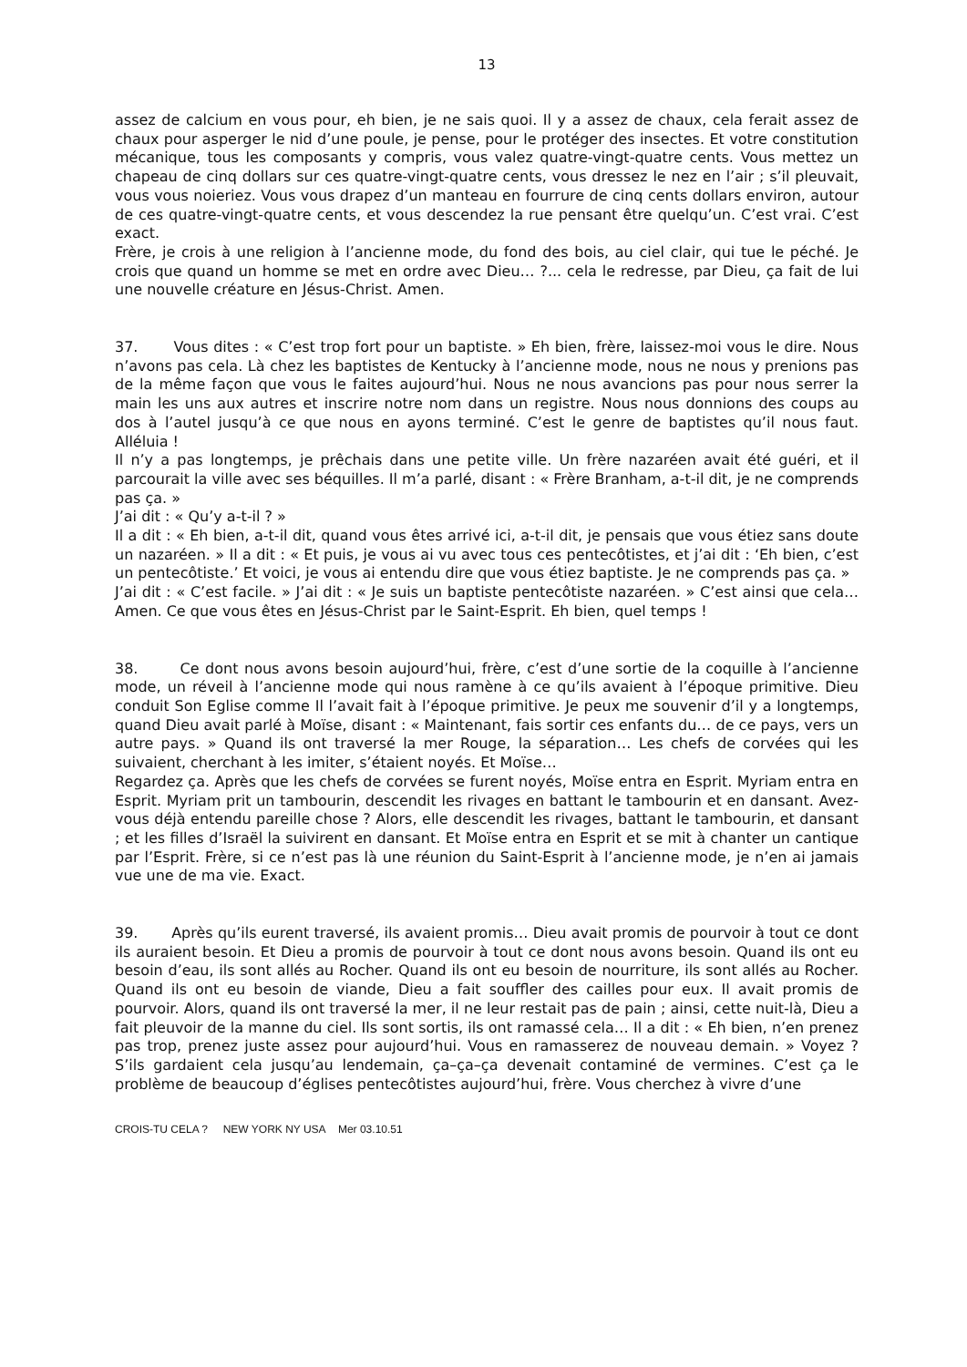13
assez de calcium en vous pour, eh bien, je ne sais quoi. Il y a assez de chaux, cela ferait assez de chaux pour asperger le nid d’une poule, je pense, pour le protéger des insectes. Et votre constitution mécanique, tous les composants y compris, vous valez quatre-vingt-quatre cents. Vous mettez un chapeau de cinq dollars sur ces quatre-vingt-quatre cents, vous dressez le nez en l’air ; s’il pleuvait, vous vous noieriez. Vous vous drapez d’un manteau en fourrure de cinq cents dollars environ, autour de ces quatre-vingt-quatre cents, et vous descendez la rue pensant être quelqu’un. C’est vrai. C’est exact.
Frère, je crois à une religion à l’ancienne mode, du fond des bois, au ciel clair, qui tue le péché. Je crois que quand un homme se met en ordre avec Dieu… ?... cela le redresse, par Dieu, ça fait de lui une nouvelle créature en Jésus-Christ. Amen.
37. Vous dites : « C’est trop fort pour un baptiste. » Eh bien, frère, laissez-moi vous le dire. Nous n’avons pas cela. Là chez les baptistes de Kentucky à l’ancienne mode, nous ne nous y prenions pas de la même façon que vous le faites aujourd’hui. Nous ne nous avancions pas pour nous serrer la main les uns aux autres et inscrire notre nom dans un registre. Nous nous donnions des coups au dos à l’autel jusqu’à ce que nous en ayons terminé. C’est le genre de baptistes qu’il nous faut. Alléluia !
Il n’y a pas longtemps, je prêchais dans une petite ville. Un frère nazaréen avait été guéri, et il parcourait la ville avec ses béquilles. Il m’a parlé, disant : « Frère Branham, a-t-il dit, je ne comprends pas ça. »
J’ai dit : « Qu’y a-t-il ? »
Il a dit : « Eh bien, a-t-il dit, quand vous êtes arrivé ici, a-t-il dit, je pensais que vous étiez sans doute un nazaréen. » Il a dit : « Et puis, je vous ai vu avec tous ces pentecôtistes, et j’ai dit : ‘Eh bien, c’est un pentecôtiste.’ Et voici, je vous ai entendu dire que vous étiez baptiste. Je ne comprends pas ça. »
J’ai dit : « C’est facile. » J’ai dit : « Je suis un baptiste pentecôtiste nazaréen. » C’est ainsi que cela… Amen. Ce que vous êtes en Jésus-Christ par le Saint-Esprit. Eh bien, quel temps !
38. Ce dont nous avons besoin aujourd’hui, frère, c’est d’une sortie de la coquille à l’ancienne mode, un réveil à l’ancienne mode qui nous ramène à ce qu’ils avaient à l’époque primitive. Dieu conduit Son Eglise comme Il l’avait fait à l’époque primitive. Je peux me souvenir d’il y a longtemps, quand Dieu avait parlé à Moïse, disant : « Maintenant, fais sortir ces enfants du… de ce pays, vers un autre pays. » Quand ils ont traversé la mer Rouge, la séparation… Les chefs de corvées qui les suivaient, cherchant à les imiter, s’étaient noyés. Et Moïse…
Regardez ça. Après que les chefs de corvées se furent noyés, Moïse entra en Esprit. Myriam entra en Esprit. Myriam prit un tambourin, descendit les rivages en battant le tambourin et en dansant. Avez-vous déjà entendu pareille chose ? Alors, elle descendit les rivages, battant le tambourin, et dansant ; et les filles d’Israël la suivirent en dansant. Et Moïse entra en Esprit et se mit à chanter un cantique par l’Esprit. Frère, si ce n’est pas là une réunion du Saint-Esprit à l’ancienne mode, je n’en ai jamais vue une de ma vie. Exact.
39. Après qu’ils eurent traversé, ils avaient promis… Dieu avait promis de pourvoir à tout ce dont ils auraient besoin. Et Dieu a promis de pourvoir à tout ce dont nous avons besoin. Quand ils ont eu besoin d’eau, ils sont allés au Rocher. Quand ils ont eu besoin de nourriture, ils sont allés au Rocher. Quand ils ont eu besoin de viande, Dieu a fait souffler des cailles pour eux. Il avait promis de pourvoir. Alors, quand ils ont traversé la mer, il ne leur restait pas de pain ; ainsi, cette nuit-là, Dieu a fait pleuvoir de la manne du ciel. Ils sont sortis, ils ont ramassé cela… Il a dit : « Eh bien, n’en prenez pas trop, prenez juste assez pour aujourd’hui. Vous en ramasserez de nouveau demain. » Voyez ? S’ils gardaient cela jusqu’au lendemain, ça–ça–ça devenait contaminé de vermines. C’est ça le problème de beaucoup d’églises pentecôtistes aujourd’hui, frère. Vous cherchez à vivre d’une
CROIS-TU CELA ? NEW YORK NY USA Mer 03.10.51